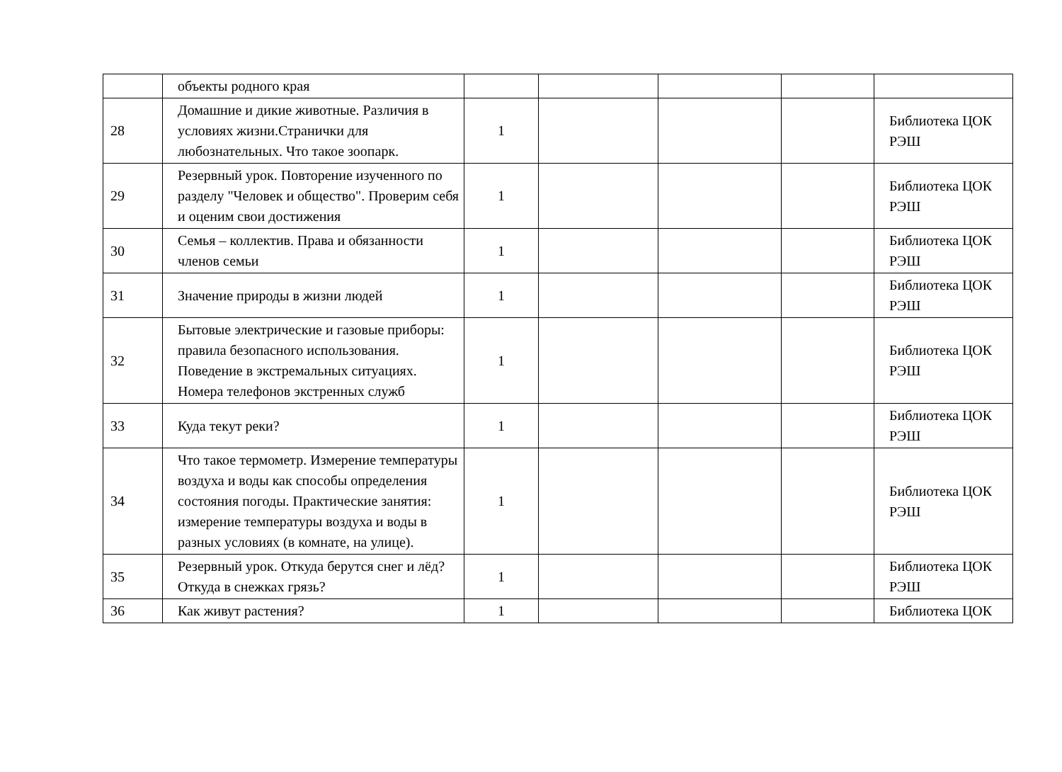| | объекты родного края | | | | | |
| 28 | Домашние и дикие животные. Различия в условиях жизни.Странички для любознательных. Что такое зоопарк. | 1 | | | | Библиотека ЦОК РЭШ |
| 29 | Резервный урок. Повторение изученного по разделу "Человек и общество". Проверим себя и оценим свои достижения | 1 | | | | Библиотека ЦОК РЭШ |
| 30 | Семья – коллектив. Права и обязанности членов семьи | 1 | | | | Библиотека ЦОК РЭШ |
| 31 | Значение природы в жизни людей | 1 | | | | Библиотека ЦОК РЭШ |
| 32 | Бытовые электрические и газовые приборы: правила безопасного использования. Поведение в экстремальных ситуациях. Номера телефонов экстренных служб | 1 | | | | Библиотека ЦОК РЭШ |
| 33 | Куда текут реки? | 1 | | | | Библиотека ЦОК РЭШ |
| 34 | Что такое термометр. Измерение температуры воздуха и воды как способы определения состояния погоды. Практические занятия: измерение температуры воздуха и воды в разных условиях (в комнате, на улице). | 1 | | | | Библиотека ЦОК РЭШ |
| 35 | Резервный урок. Откуда берутся снег и лёд? Откуда в снежках грязь? | 1 | | | | Библиотека ЦОК РЭШ |
| 36 | Как живут растения? | 1 | | | | Библиотека ЦОК |